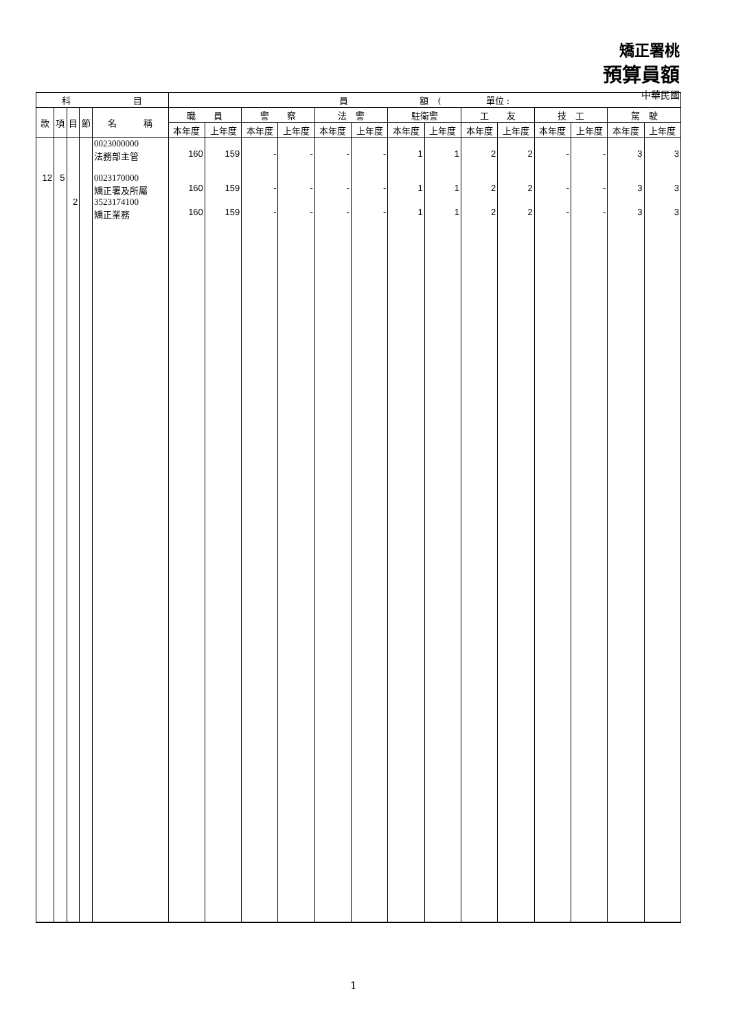矯正署桃
預算員額
中華民國
| 科 目 | | | | | 員 額 ( 單位 : | | | | | | | | | | | | | |
| --- | --- | --- | --- | --- | --- | --- | --- | --- | --- | --- | --- | --- | --- | --- | --- | --- | --- | --- |
| 款 | 項 | 目 | 節 | 名 稱 | 職 員 | | 警 察 | | 法 警 | | 駐衛警 | | 工 友 | | 技 工 | | 駕 駛 | |
| | | | | | 本年度 | 上年度 | 本年度 | 上年度 | 本年度 | 上年度 | 本年度 | 上年度 | 本年度 | 上年度 | 本年度 | 上年度 | 本年度 | 上年度 |
| | | | | 0023000000 法務部主管 | 160 | 159 | - | - | - | - | 1 | 1 | 2 | 2 | - | - | 3 | 3 |
| 12 | 5 | | | 0023170000 矯正署及所屬 | 160 | 159 | - | - | - | - | 1 | 1 | 2 | 2 | - | - | 3 | 3 |
| | | 2 | | 3523174100 矯正業務 | 160 | 159 | - | - | - | - | 1 | 1 | 2 | 2 | - | - | 3 | 3 |
1